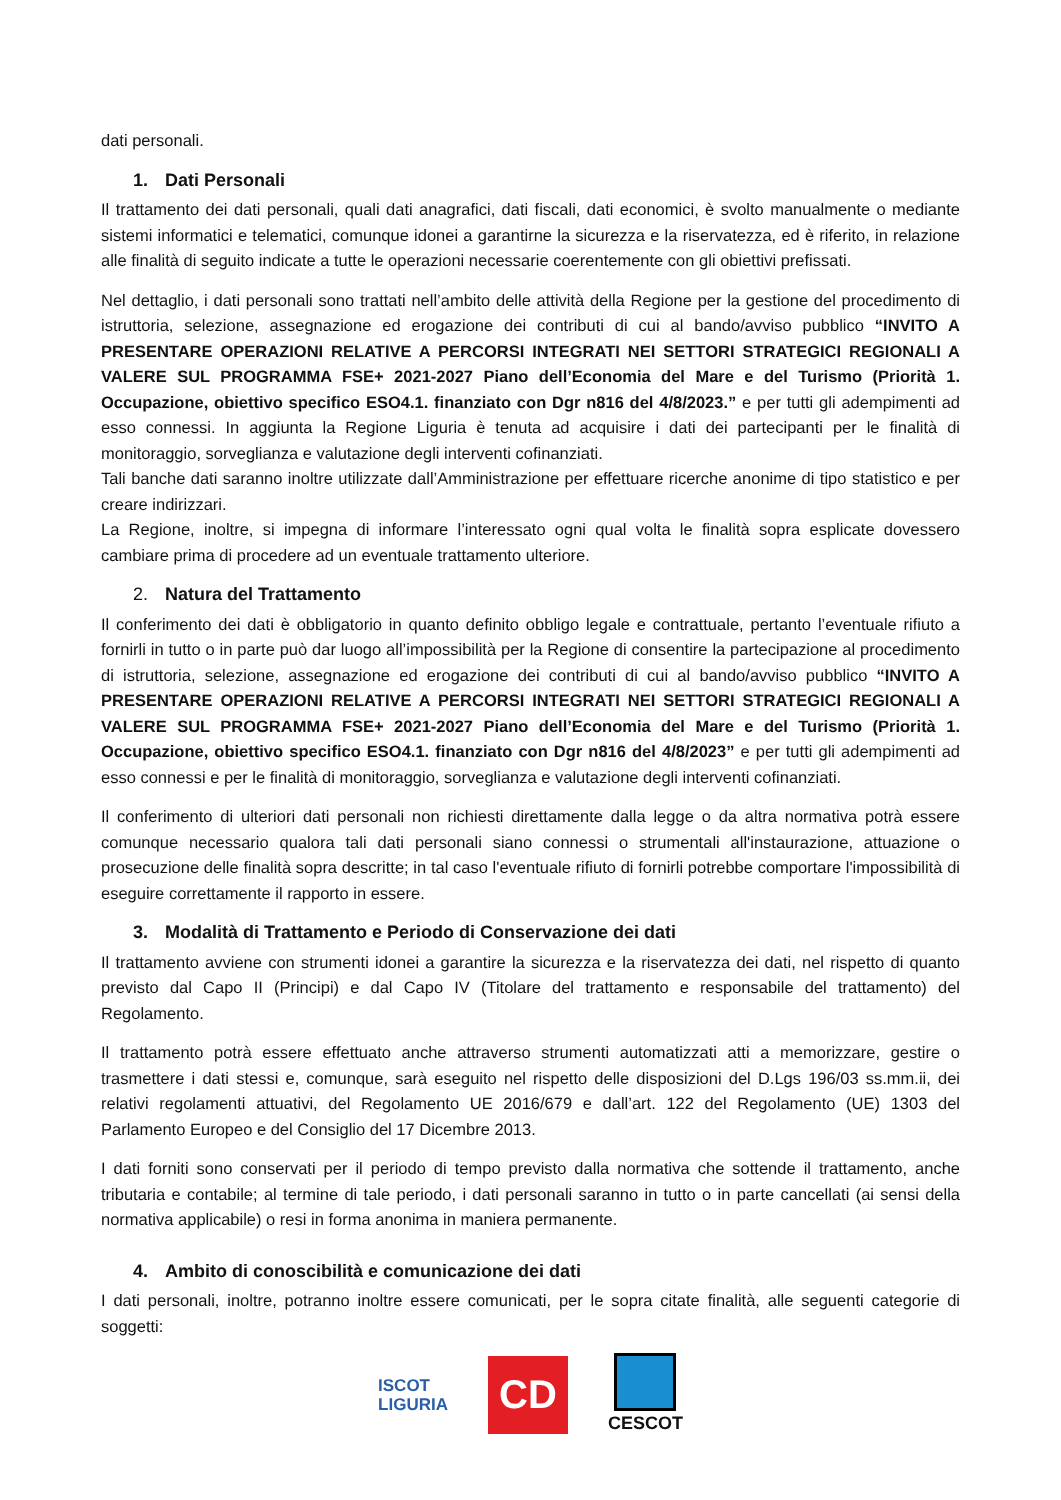dati personali.
1. Dati Personali
Il trattamento dei dati personali, quali dati anagrafici, dati fiscali, dati economici, è svolto manualmente o mediante sistemi informatici e telematici, comunque idonei a garantirne la sicurezza e la riservatezza, ed è riferito, in relazione alle finalità di seguito indicate a tutte le operazioni necessarie coerentemente con gli obiettivi prefissati.
Nel dettaglio, i dati personali sono trattati nell’ambito delle attività della Regione per la gestione del procedimento di istruttoria, selezione, assegnazione ed erogazione dei contributi di cui al bando/avviso pubblico “INVITO A PRESENTARE OPERAZIONI RELATIVE A PERCORSI INTEGRATI NEI SETTORI STRATEGICI REGIONALI A VALERE SUL PROGRAMMA FSE+ 2021-2027 Piano dell’Economia del Mare e del Turismo (Priorità 1. Occupazione, obiettivo specifico ESO4.1. finanziato con Dgr n816 del 4/8/2023.” e per tutti gli adempimenti ad esso connessi. In aggiunta la Regione Liguria è tenuta ad acquisire i dati dei partecipanti per le finalità di monitoraggio, sorveglianza e valutazione degli interventi cofinanziati.
Tali banche dati saranno inoltre utilizzate dall’Amministrazione per effettuare ricerche anonime di tipo statistico e per creare indirizzari.
La Regione, inoltre, si impegna di informare l’interessato ogni qual volta le finalità sopra esplicate dovessero cambiare prima di procedere ad un eventuale trattamento ulteriore.
2. Natura del Trattamento
Il conferimento dei dati è obbligatorio in quanto definito obbligo legale e contrattuale, pertanto l’eventuale rifiuto a fornirli in tutto o in parte può dar luogo all’impossibilità per la Regione di consentire la partecipazione al procedimento di istruttoria, selezione, assegnazione ed erogazione dei contributi di cui al bando/avviso pubblico “INVITO A PRESENTARE OPERAZIONI RELATIVE A PERCORSI INTEGRATI NEI SETTORI STRATEGICI REGIONALI A VALERE SUL PROGRAMMA FSE+ 2021-2027 Piano dell’Economia del Mare e del Turismo (Priorità 1. Occupazione, obiettivo specifico ESO4.1. finanziato con Dgr n816 del 4/8/2023” e per tutti gli adempimenti ad esso connessi e per le finalità di monitoraggio, sorveglianza e valutazione degli interventi cofinanziati.
Il conferimento di ulteriori dati personali non richiesti direttamente dalla legge o da altra normativa potrà essere comunque necessario qualora tali dati personali siano connessi o strumentali all'instaurazione, attuazione o prosecuzione delle finalità sopra descritte; in tal caso l'eventuale rifiuto di fornirli potrebbe comportare l'impossibilità di eseguire correttamente il rapporto in essere.
3. Modalità di Trattamento e Periodo di Conservazione dei dati
Il trattamento avviene con strumenti idonei a garantire la sicurezza e la riservatezza dei dati, nel rispetto di quanto previsto dal Capo II (Principi) e dal Capo IV (Titolare del trattamento e responsabile del trattamento) del Regolamento.
Il trattamento potrà essere effettuato anche attraverso strumenti automatizzati atti a memorizzare, gestire o trasmettere i dati stessi e, comunque, sarà eseguito nel rispetto delle disposizioni del D.Lgs 196/03 ss.mm.ii, dei relativi regolamenti attuativi, del Regolamento UE 2016/679 e dall’art. 122 del Regolamento (UE) 1303 del Parlamento Europeo e del Consiglio del 17 Dicembre 2013.
I dati forniti sono conservati per il periodo di tempo previsto dalla normativa che sottende il trattamento, anche tributaria e contabile; al termine di tale periodo, i dati personali saranno in tutto o in parte cancellati (ai sensi della normativa applicabile) o resi in forma anonima in maniera permanente.
4. Ambito di conoscibilità e comunicazione dei dati
I dati personali, inoltre, potranno inoltre essere comunicati, per le sopra citate finalità, alle seguenti categorie di soggetti:
ISCOT
LIGURIA
CD
CESCOT